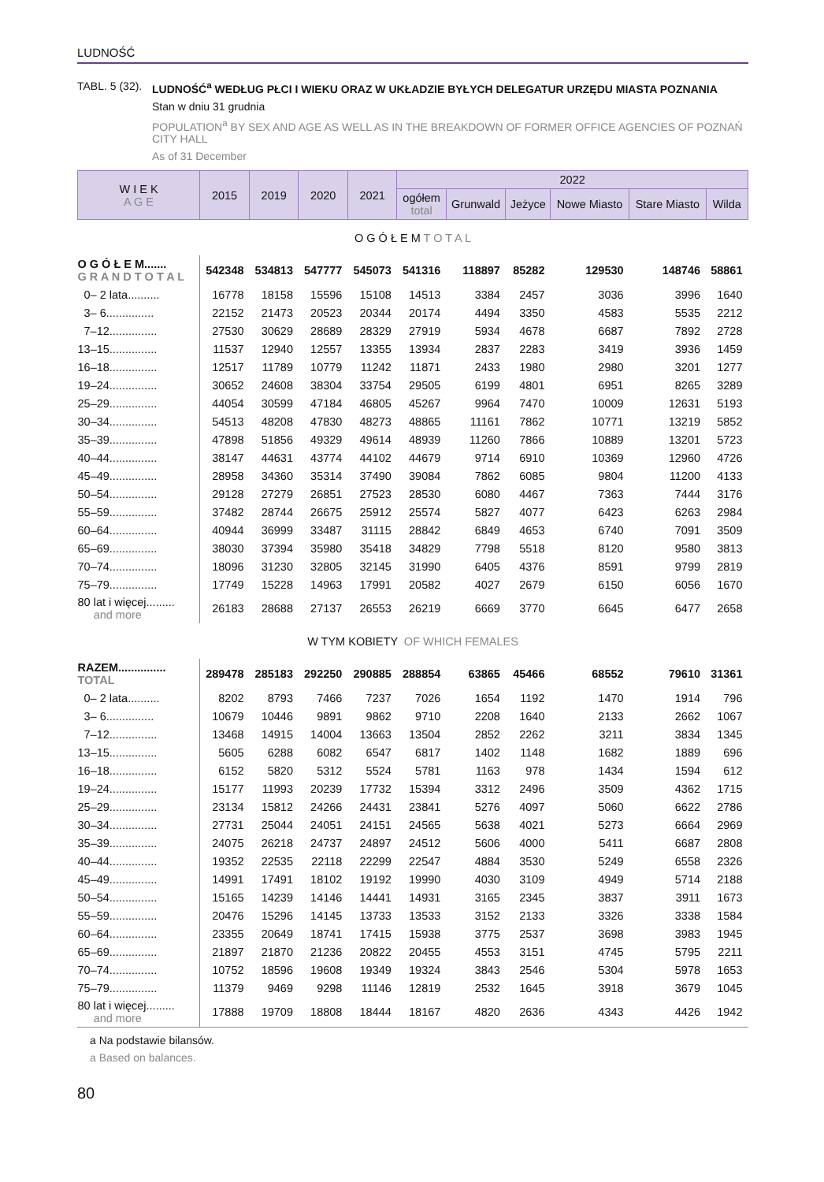LUDNOŚĆ
TABL. 5 (32). LUDNOŚĆ<sup>a</sup> WEDŁUG PŁCI I WIEKU ORAZ W UKŁADZIE BYŁYCH DELEGATUR URZĘDU MIASTA POZNANIA
Stan w dniu 31 grudnia
POPULATION<sup>a</sup> BY SEX AND AGE AS WELL AS IN THE BREAKDOWN OF FORMER OFFICE AGENCIES OF POZNAŃ CITY HALL
As of 31 December
| W I E K A G E | 2015 | 2019 | 2020 | 2021 | 2022 | | | | | |
| --- | --- | --- | --- | --- | --- | --- | --- | --- | --- | --- |
| | | | | | ogółem total | Grunwald | Jeżyce | Nowe Miasto | Stare Miasto | Wilda |
| O G Ó Ł E M T O T A L | | | | | | | | | | |
| O G Ó Ł E M....... G R A N D T O T A L | 542348 | 534813 | 547777 | 545073 | 541316 | 118897 | 85282 | 129530 | 148746 | 58861 |
| 0– 2 lata.......... | 16778 | 18158 | 15596 | 15108 | 14513 | 3384 | 2457 | 3036 | 3996 | 1640 |
| 3– 6............... | 22152 | 21473 | 20523 | 20344 | 20174 | 4494 | 3350 | 4583 | 5535 | 2212 |
| 7–12............... | 27530 | 30629 | 28689 | 28329 | 27919 | 5934 | 4678 | 6687 | 7892 | 2728 |
| 13–15............... | 11537 | 12940 | 12557 | 13355 | 13934 | 2837 | 2283 | 3419 | 3936 | 1459 |
| 16–18............... | 12517 | 11789 | 10779 | 11242 | 11871 | 2433 | 1980 | 2980 | 3201 | 1277 |
| 19–24............... | 30652 | 24608 | 38304 | 33754 | 29505 | 6199 | 4801 | 6951 | 8265 | 3289 |
| 25–29............... | 44054 | 30599 | 47184 | 46805 | 45267 | 9964 | 7470 | 10009 | 12631 | 5193 |
| 30–34............... | 54513 | 48208 | 47830 | 48273 | 48865 | 11161 | 7862 | 10771 | 13219 | 5852 |
| 35–39............... | 47898 | 51856 | 49329 | 49614 | 48939 | 11260 | 7866 | 10889 | 13201 | 5723 |
| 40–44............... | 38147 | 44631 | 43774 | 44102 | 44679 | 9714 | 6910 | 10369 | 12960 | 4726 |
| 45–49............... | 28958 | 34360 | 35314 | 37490 | 39084 | 7862 | 6085 | 9804 | 11200 | 4133 |
| 50–54............... | 29128 | 27279 | 26851 | 27523 | 28530 | 6080 | 4467 | 7363 | 7444 | 3176 |
| 55–59............... | 37482 | 28744 | 26675 | 25912 | 25574 | 5827 | 4077 | 6423 | 6263 | 2984 |
| 60–64............... | 40944 | 36999 | 33487 | 31115 | 28842 | 6849 | 4653 | 6740 | 7091 | 3509 |
| 65–69............... | 38030 | 37394 | 35980 | 35418 | 34829 | 7798 | 5518 | 8120 | 9580 | 3813 |
| 70–74............... | 18096 | 31230 | 32805 | 32145 | 31990 | 6405 | 4376 | 8591 | 9799 | 2819 |
| 75–79............... | 17749 | 15228 | 14963 | 17991 | 20582 | 4027 | 2679 | 6150 | 6056 | 1670 |
| 80 lat i więcej......... and more | 26183 | 28688 | 27137 | 26553 | 26219 | 6669 | 3770 | 6645 | 6477 | 2658 |
| W TYM KOBIETY OF WHICH FEMALES | | | | | | | | | | |
| RAZEM............... TOTAL | 289478 | 285183 | 292250 | 290885 | 288854 | 63865 | 45466 | 68552 | 79610 | 31361 |
| 0– 2 lata.......... | 8202 | 8793 | 7466 | 7237 | 7026 | 1654 | 1192 | 1470 | 1914 | 796 |
| 3– 6............... | 10679 | 10446 | 9891 | 9862 | 9710 | 2208 | 1640 | 2133 | 2662 | 1067 |
| 7–12............... | 13468 | 14915 | 14004 | 13663 | 13504 | 2852 | 2262 | 3211 | 3834 | 1345 |
| 13–15............... | 5605 | 6288 | 6082 | 6547 | 6817 | 1402 | 1148 | 1682 | 1889 | 696 |
| 16–18............... | 6152 | 5820 | 5312 | 5524 | 5781 | 1163 | 978 | 1434 | 1594 | 612 |
| 19–24............... | 15177 | 11993 | 20239 | 17732 | 15394 | 3312 | 2496 | 3509 | 4362 | 1715 |
| 25–29............... | 23134 | 15812 | 24266 | 24431 | 23841 | 5276 | 4097 | 5060 | 6622 | 2786 |
| 30–34............... | 27731 | 25044 | 24051 | 24151 | 24565 | 5638 | 4021 | 5273 | 6664 | 2969 |
| 35–39............... | 24075 | 26218 | 24737 | 24897 | 24512 | 5606 | 4000 | 5411 | 6687 | 2808 |
| 40–44............... | 19352 | 22535 | 22118 | 22299 | 22547 | 4884 | 3530 | 5249 | 6558 | 2326 |
| 45–49............... | 14991 | 17491 | 18102 | 19192 | 19990 | 4030 | 3109 | 4949 | 5714 | 2188 |
| 50–54............... | 15165 | 14239 | 14146 | 14441 | 14931 | 3165 | 2345 | 3837 | 3911 | 1673 |
| 55–59............... | 20476 | 15296 | 14145 | 13733 | 13533 | 3152 | 2133 | 3326 | 3338 | 1584 |
| 60–64............... | 23355 | 20649 | 18741 | 17415 | 15938 | 3775 | 2537 | 3698 | 3983 | 1945 |
| 65–69............... | 21897 | 21870 | 21236 | 20822 | 20455 | 4553 | 3151 | 4745 | 5795 | 2211 |
| 70–74............... | 10752 | 18596 | 19608 | 19349 | 19324 | 3843 | 2546 | 5304 | 5978 | 1653 |
| 75–79............... | 11379 | 9469 | 9298 | 11146 | 12819 | 2532 | 1645 | 3918 | 3679 | 1045 |
| 80 lat i więcej......... and more | 17888 | 19709 | 18808 | 18444 | 18167 | 4820 | 2636 | 4343 | 4426 | 1942 |
a Na podstawie bilansów.
a Based on balances.
80